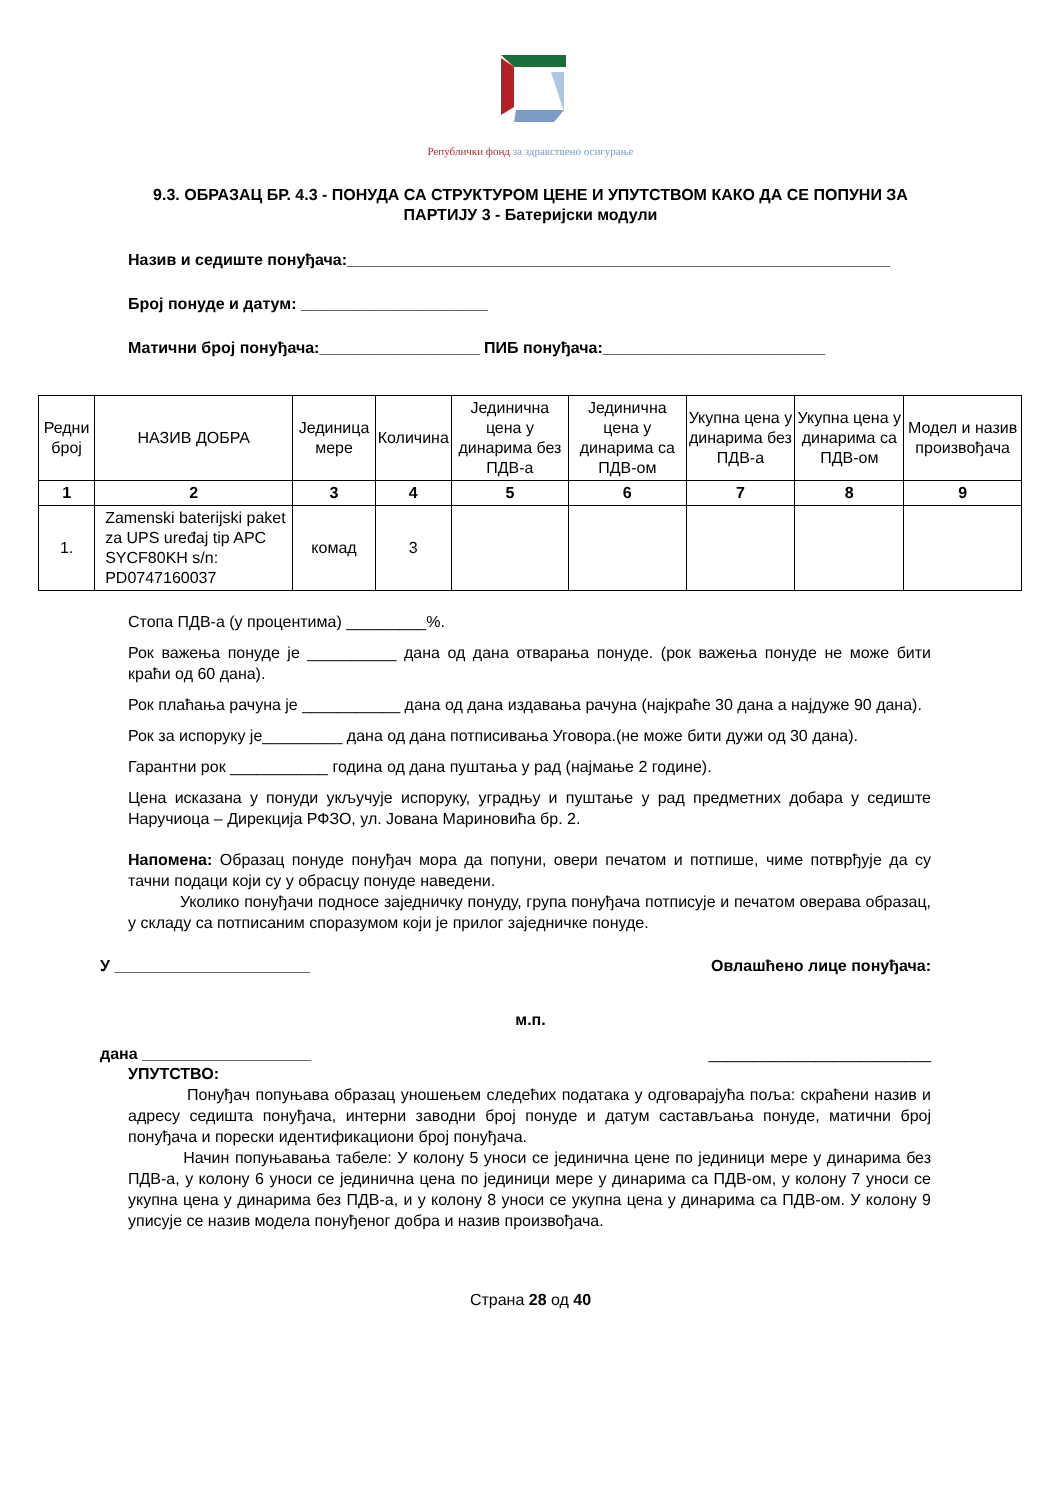Републички фонд за здравствено осигурање
9.3. ОБРАЗАЦ БР. 4.3 - ПОНУДА СА СТРУКТУРОМ ЦЕНЕ И УПУТСТВОМ КАКО ДА СЕ ПОПУНИ ЗА ПАРТИЈУ 3 - Батеријски модули
Назив и седиште понуђача:_____________________________________________________________
Број понуде и датум: _____________________
Матични број понуђача:__________________ ПИБ понуђача:_________________________
| Редни број | НАЗИВ ДОБРА | Јединица мере | Количина | Јединична цена у динарима без ПДВ-а | Јединична цена у динарима са ПДВ-ом | Укупна цена у динарима без ПДВ-а | Укупна цена у динарима са ПДВ-ом | Модел и назив произвођача |
| --- | --- | --- | --- | --- | --- | --- | --- | --- |
| 1 | 2 | 3 | 4 | 5 | 6 | 7 | 8 | 9 |
| 1. | Zamenski baterijski paket za UPS uređaj tip APC SYCF80KH s/n: PD0747160037 | комад | 3 | | | | | |
Стопа ПДВ-а (у процентима) _________%.
Рок важења понуде је __________ дана од дана отварања понуде. (рок важења понуде не може бити краћи од 60 дана).
Рок плаћања рачуна је ___________ дана од дана издавања рачуна (најкраће 30 дана а најдуже 90 дана).
Рок за испоруку је_________ дана од дана потписивања Уговора.(не може бити дужи од 30 дана).
Гарантни рок ___________ година од дана пуштања у рад (најмање 2 године).
Цена исказана у понуди укључује испоруку, уградњу и пуштање у рад предметних добара у седиште Наручиоца – Дирекција РФЗО, ул. Јована Мариновића бр. 2.
Напомена: Образац понуде понуђач мора да попуни, овери печатом и потпише, чиме потврђује да су тачни подаци који су у обрасцу понуде наведени.
Уколико понуђачи подносе заједничку понуду, група понуђача потписује и печатом оверава образац, у складу са потписаним споразумом који је прилог заједничке понуде.
У ______________________ Овлашћено лице понуђача:
м.п.
дана ___________________ _________________________
УПУТСТВО:
Понуђач попуњава образац уношењем следећих података у одговарајућа поља: скраћени назив и адресу седишта понуђача, интерни заводни број понуде и датум састављања понуде, матични број понуђача и порески идентификациони број понуђача.
Начин попуњавања табеле: У колону 5 уноси се јединична цене по јединици мере у динарима без ПДВ-а, у колону 6 уноси се јединична цена по јединици мере у динарима са ПДВ-ом, у колону 7 уноси се укупна цена у динарима без ПДВ-а, и у колону 8 уноси се укупна цена у динарима са ПДВ-ом. У колону 9 уписује се назив модела понуђеног добра и назив произвођача.
Страна 28 од 40